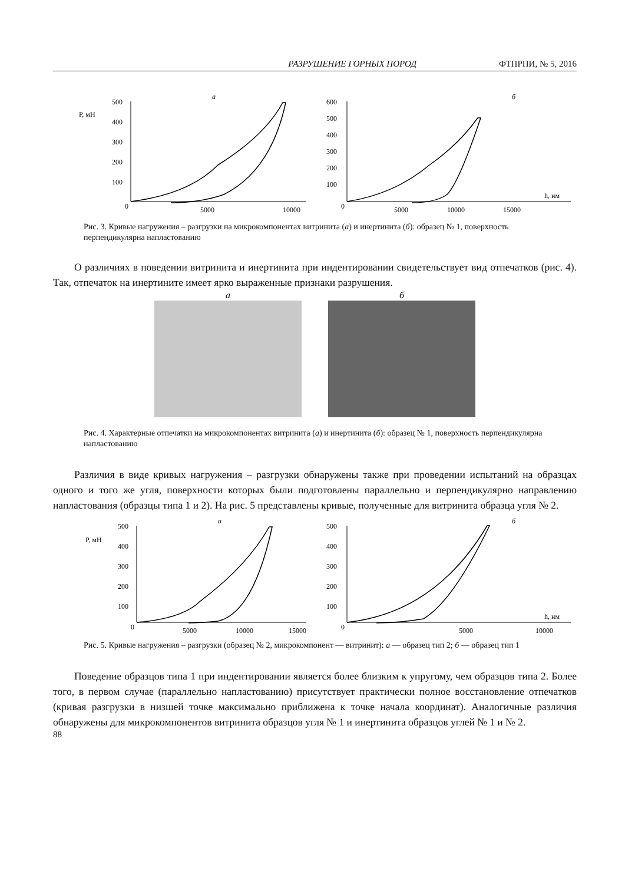РАЗРУШЕНИЕ ГОРНЫХ ПОРОД ФТПРПИ, № 5, 2016
а
P, мН
500
400
300
200
100
0
5000
10000
б
h, нм
600
500
400
300
200
100
0
5000
10000
15000
Рис. 3. Кривые нагружения – разгрузки на микрокомпонентах витринита (а) и инертинита (б): образец № 1, поверхность перпендикулярна напластованию
О различиях в поведении витринита и инертинита при индентировании свидетельствует вид отпечатков (рис. 4). Так, отпечаток на инертините имеет ярко выраженные признаки разрушения.
а б
Рис. 4. Характерные отпечатки на микрокомпонентах витринита (а) и инертинита (б): образец № 1, поверхность перпендикулярна напластованию
Различия в виде кривых нагружения – разгрузки обнаружены также при проведении испытаний на образцах одного и того же угля, поверхности которых были подготовлены параллельно и перпендикулярно направлению напластования (образцы типа 1 и 2). На рис. 5 представлены кривые, полученные для витринита образца угля № 2.
а
P, мН
500
400
300
200
100
0
5000
10000
15000
б
h, нм
500
400
300
200
100
0
5000
10000
Рис. 5. Кривые нагружения – разгрузки (образец № 2, микрокомпонент — витринит): а — образец тип 2; б — образец тип 1
Поведение образцов типа 1 при индентировании является более близким к упругому, чем образцов типа 2. Более того, в первом случае (параллельно напластованию) присутствует практически полное восстановление отпечатков (кривая разгрузки в низшей точке максимально приближена к точке начала координат). Аналогичные различия обнаружены для микрокомпонентов витринита образцов угля № 1 и инертинита образцов углей № 1 и № 2.
88